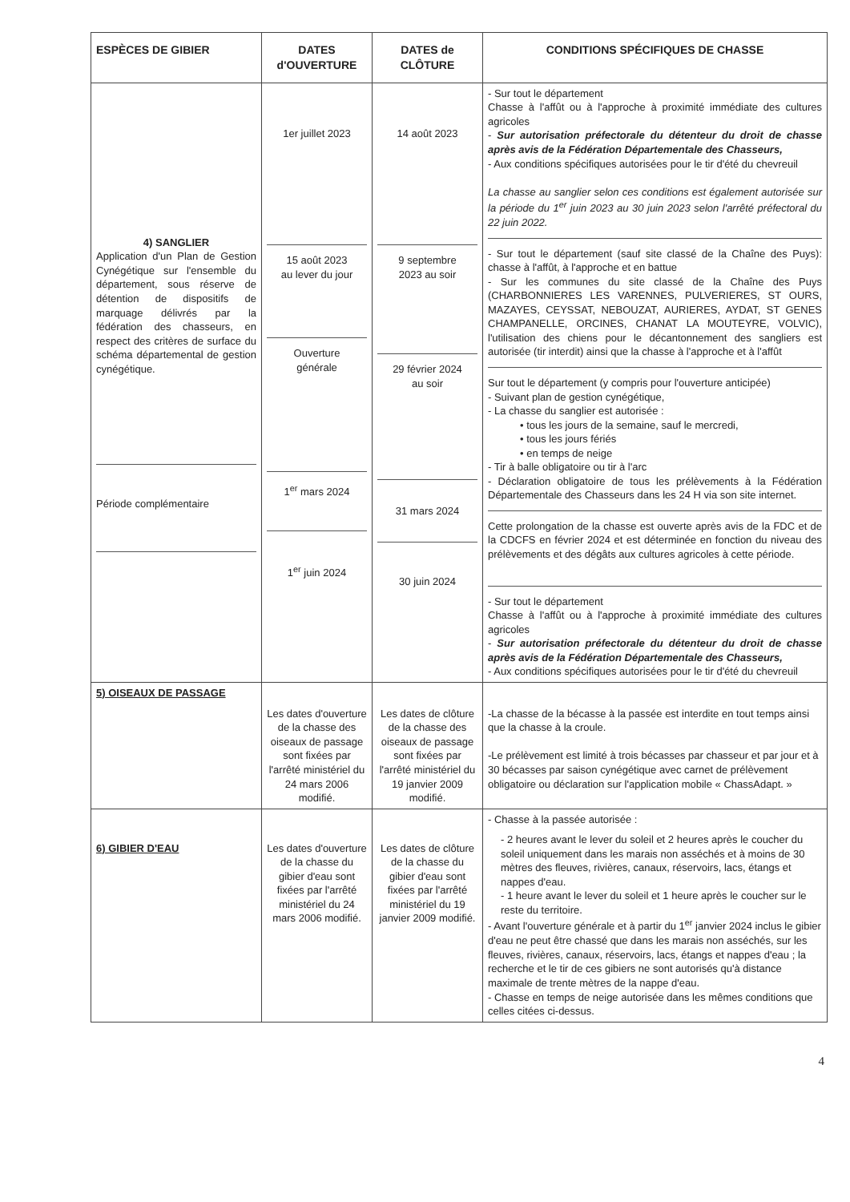| ESPÈCES DE GIBIER | DATES d'OUVERTURE | DATES de CLÔTURE | CONDITIONS SPÉCIFIQUES DE CHASSE |
| --- | --- | --- | --- |
| 4) SANGLIER Application d'un Plan de Gestion Cynégétique sur l'ensemble du département, sous réserve de détention de dispositifs de marquage délivrés par la fédération des chasseurs, en respect des critères de surface du schéma départemental de gestion cynégétique. Période complémentaire | 1er juillet 2023 15 août 2023 au lever du jour Ouverture générale 1<sup>er</sup> mars 2024 1<sup>er</sup> juin 2024 | 14 août 2023 9 septembre 2023 au soir 29 février 2024 au soir 31 mars 2024 30 juin 2024 | - Sur tout le département Chasse à l'affût ou à l'approche à proximité immédiate des cultures agricoles - Sur autorisation préfectorale du détenteur du droit de chasse après avis de la Fédération Départementale des Chasseurs, - Aux conditions spécifiques autorisées pour le tir d'été du chevreuil La chasse au sanglier selon ces conditions est également autorisée sur la période du 1<sup>er</sup> juin 2023 au 30 juin 2023 selon l'arrêté préfectoral du 22 juin 2022. - Sur tout le département (sauf site classé de la Chaîne des Puys): chasse à l'affût, à l'approche et en battue - Sur les communes du site classé de la Chaîne des Puys (CHARBONNIERES LES VARENNES, PULVERIERES, ST OURS, MAZAYES, CEYSSAT, NEBOUZAT, AURIERES, AYDAT, ST GENES CHAMPANELLE, ORCINES, CHANAT LA MOUTEYRE, VOLVIC), l'utilisation des chiens pour le décantonnement des sangliers est autorisée (tir interdit) ainsi que la chasse à l'approche et à l'affût Sur tout le département (y compris pour l'ouverture anticipée) - Suivant plan de gestion cynégétique, - La chasse du sanglier est autorisée : • tous les jours de la semaine, sauf le mercredi, • tous les jours fériés • en temps de neige - Tir à balle obligatoire ou tir à l'arc - Déclaration obligatoire de tous les prélèvements à la Fédération Départementale des Chasseurs dans les 24 H via son site internet. Cette prolongation de la chasse est ouverte après avis de la FDC et de la CDCFS en février 2024 et est déterminée en fonction du niveau des prélèvements et des dégâts aux cultures agricoles à cette période. - Sur tout le département Chasse à l'affût ou à l'approche à proximité immédiate des cultures agricoles - Sur autorisation préfectorale du détenteur du droit de chasse après avis de la Fédération Départementale des Chasseurs, - Aux conditions spécifiques autorisées pour le tir d'été du chevreuil |
| 5) OISEAUX DE PASSAGE | Les dates d'ouverture de la chasse des oiseaux de passage sont fixées par l'arrêté ministériel du 24 mars 2006 modifié. | Les dates de clôture de la chasse des oiseaux de passage sont fixées par l'arrêté ministériel du 19 janvier 2009 modifié. | -La chasse de la bécasse à la passée est interdite en tout temps ainsi que la chasse à la croule. -Le prélèvement est limité à trois bécasses par chasseur et par jour et à 30 bécasses par saison cynégétique avec carnet de prélèvement obligatoire ou déclaration sur l'application mobile « ChassAdapt. » |
| 6) GIBIER D'EAU | Les dates d'ouverture de la chasse du gibier d'eau sont fixées par l'arrêté ministériel du 24 mars 2006 modifié. | Les dates de clôture de la chasse du gibier d'eau sont fixées par l'arrêté ministériel du 19 janvier 2009 modifié. | - Chasse à la passée autorisée : - 2 heures avant le lever du soleil et 2 heures après le coucher du soleil uniquement dans les marais non asséchés et à moins de 30 mètres des fleuves, rivières, canaux, réservoirs, lacs, étangs et nappes d'eau. - 1 heure avant le lever du soleil et 1 heure après le coucher sur le reste du territoire. - Avant l'ouverture générale et à partir du 1<sup>er</sup> janvier 2024 inclus le gibier d'eau ne peut être chassé que dans les marais non asséchés, sur les fleuves, rivières, canaux, réservoirs, lacs, étangs et nappes d'eau ; la recherche et le tir de ces gibiers ne sont autorisés qu'à distance maximale de trente mètres de la nappe d'eau. - Chasse en temps de neige autorisée dans les mêmes conditions que celles citées ci-dessus. |
4